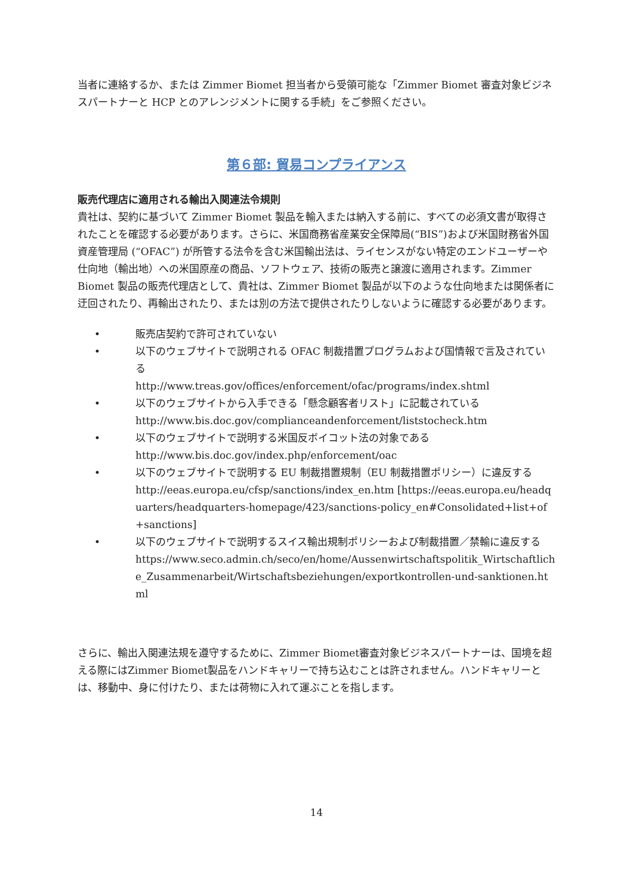当者に連絡するか、または Zimmer Biomet 担当者から受領可能な「Zimmer Biomet 審査対象ビジネスパートナーと HCP とのアレンジメントに関する手続」をご参照ください。
第６部: 貿易コンプライアンス
販売代理店に適用される輸出入関連法令規則
貴社は、契約に基づいて Zimmer Biomet 製品を輸入または納入する前に、すべての必須文書が取得されたことを確認する必要があります。さらに、米国商務省産業安全保障局(“BIS”)および米国財務省外国資産管理局 (“OFAC”) が所管する法令を含む米国輸出法は、ライセンスがない特定のエンドユーザーや仕向地（輸出地）への米国原産の商品、ソフトウェア、技術の販売と譲渡に適用されます。Zimmer Biomet 製品の販売代理店として、貴社は、Zimmer Biomet 製品が以下のような仕向地または関係者に迂回されたり、再輸出されたり、または別の方法で提供されたりしないように確認する必要があります。
• 販売店契約で許可されていない
• 以下のウェブサイトで説明される OFAC 制裁措置プログラムおよび国情報で言及されている
http://www.treas.gov/offices/enforcement/ofac/programs/index.shtml
• 以下のウェブサイトから入手できる「懸念顧客者リスト」に記載されている
http://www.bis.doc.gov/complianceandenforcement/liststocheck.htm
• 以下のウェブサイトで説明する米国反ボイコット法の対象である
http://www.bis.doc.gov/index.php/enforcement/oac
• 以下のウェブサイトで説明する EU 制裁措置規制（EU 制裁措置ポリシー）に違反する
http://eeas.europa.eu/cfsp/sanctions/index_en.htm [https://eeas.europa.eu/headquarters/headquarters-homepage/423/sanctions-policy_en#Consolidated+list+of+sanctions]
• 以下のウェブサイトで説明するスイス輸出規制ポリシーおよび制裁措置／禁輸に違反する
https://www.seco.admin.ch/seco/en/home/Aussenwirtschaftspolitik_Wirtschaftliche_Zusammenarbeit/Wirtschaftsbeziehungen/exportkontrollen-und-sanktionen.html
さらに、輸出入関連法規を遵守するために、Zimmer Biomet審査対象ビジネスパートナーは、国境を超える際にはZimmer Biomet製品をハンドキャリーで持ち込むことは許されません。ハンドキャリーとは、移動中、身に付けたり、または荷物に入れて運ぶことを指します。
14